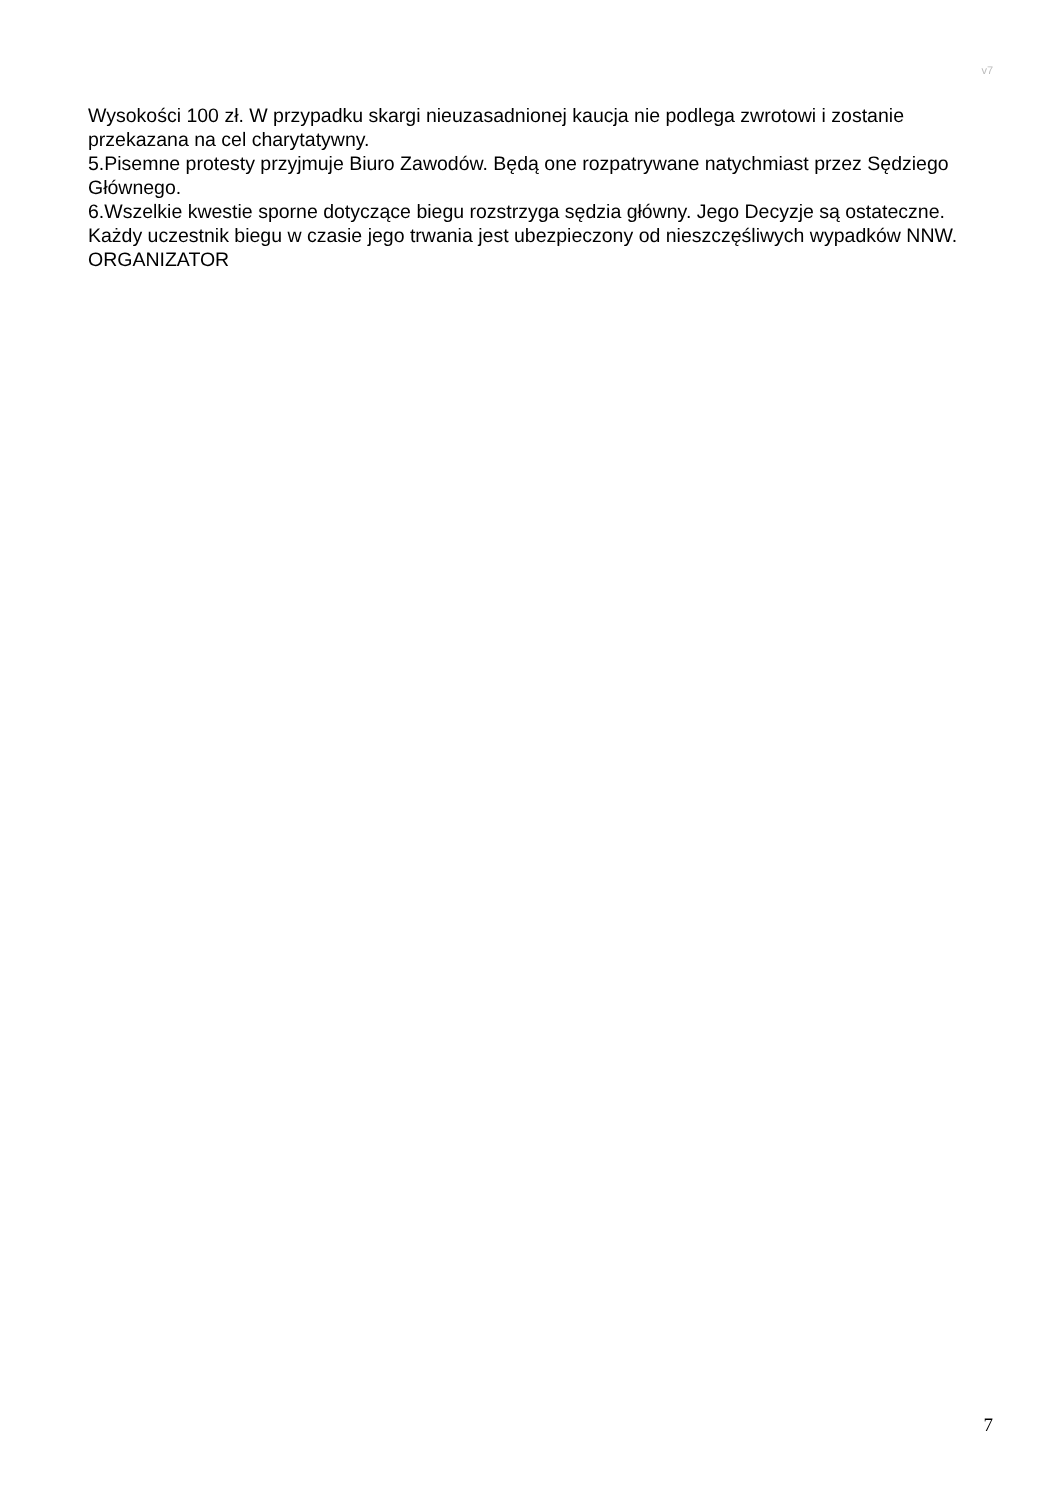v7
Wysokości 100 zł. W przypadku skargi nieuzasadnionej kaucja nie podlega zwrotowi i zostanie przekazana na cel charytatywny.
5.Pisemne protesty przyjmuje Biuro Zawodów. Będą one rozpatrywane natychmiast przez Sędziego Głównego.
6.Wszelkie kwestie sporne dotyczące biegu rozstrzyga sędzia główny. Jego Decyzje są ostateczne.
Każdy uczestnik biegu w czasie jego trwania jest ubezpieczony od nieszczęśliwych wypadków NNW.
ORGANIZATOR
7